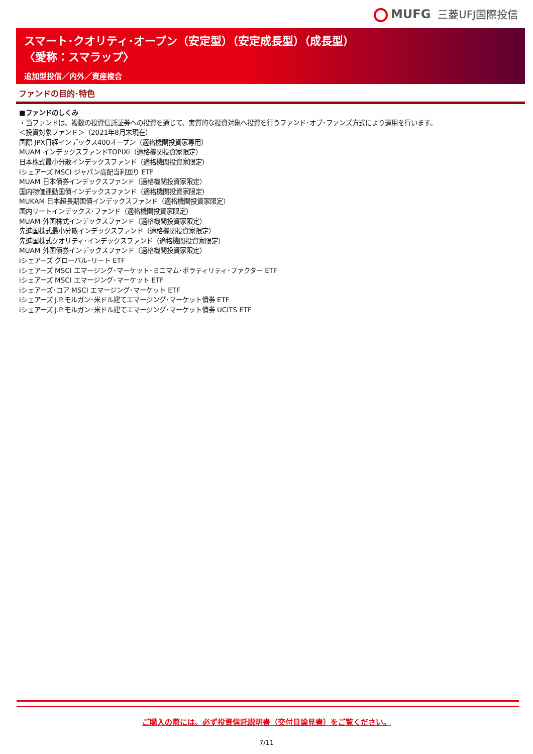MUFG 三菱UFJ国際投信
スマート･クオリティ･オープン（安定型）（安定成長型）（成長型）
〈愛称：スマラップ〉
追加型投信／内外／資産複合
ファンドの目的･特色
■ファンドのしくみ
・当ファンドは、複数の投資信託証券への投資を通じて、実質的な投資対象へ投資を行うファンド･オブ･ファンズ方式により運用を行います。
＜投資対象ファンド＞（2021年8月末現在）
国際 JPX日経インデックス400オープン（適格機関投資家専用）
MUAM インデックスファンドTOPIXi（適格機関投資家限定）
日本株式最小分散インデックスファンド（適格機関投資家限定）
iシェアーズ MSCI ジャパン高配当利回り ETF
MUAM 日本債券インデックスファンド（適格機関投資家限定）
国内物価連動国債インデックスファンド（適格機関投資家限定）
MUKAM 日本超長期国債インデックスファンド（適格機関投資家限定）
国内リートインデックス･ファンド（適格機関投資家限定）
MUAM 外国株式インデックスファンド（適格機関投資家限定）
先進国株式最小分散インデックスファンド（適格機関投資家限定）
先進国株式クオリティ･インデックスファンド（適格機関投資家限定）
MUAM 外国債券インデックスファンド（適格機関投資家限定）
iシェアーズ グローバル･リート ETF
iシェアーズ MSCI エマージング･マーケット･ミニマム･ボラティリティ･ファクター ETF
iシェアーズ MSCI エマージング･マーケット ETF
iシェアーズ･コア MSCI エマージング･マーケット ETF
iシェアーズ J.P.モルガン･米ドル建てエマージング･マーケット債券 ETF
iシェアーズ J.P.モルガン･米ドル建てエマージング･マーケット債券 UCITS ETF
ご購入の際には、必ず投資信託説明書（交付目論見書）をご覧ください。
7/11